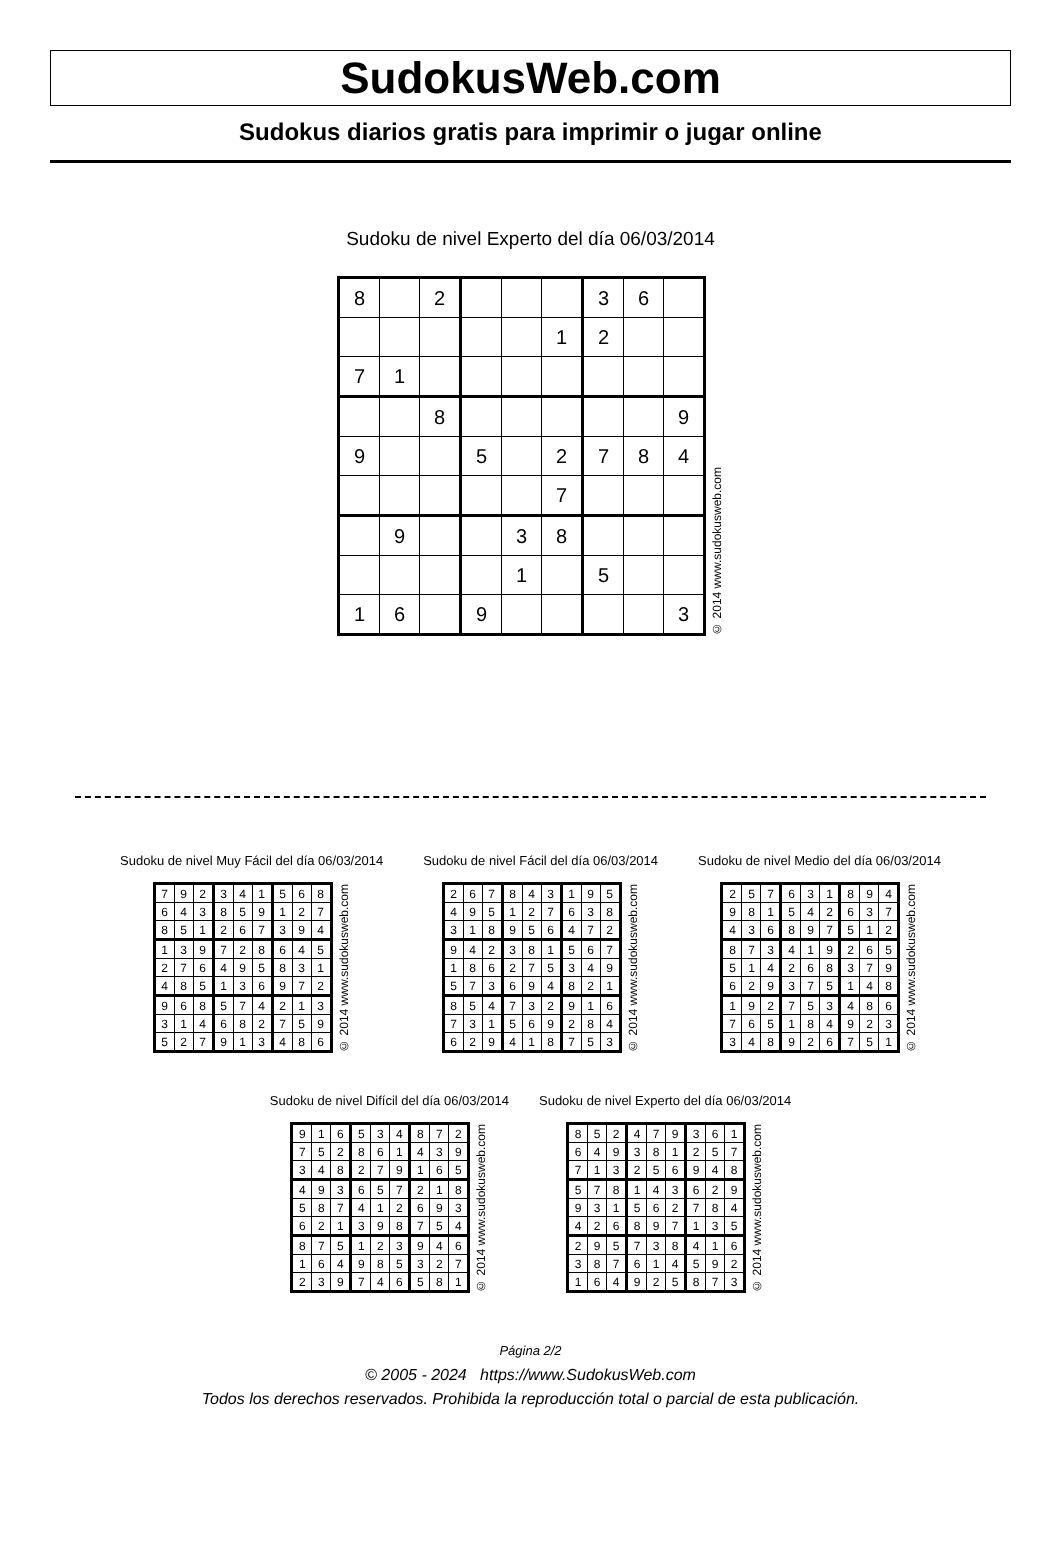SudokusWeb.com
Sudokus diarios gratis para imprimir o jugar online
Sudoku de nivel Experto del día 06/03/2014
| 8 | | 2 | | | | 3 | 6 | |
| | | | | | 1 | 2 | | |
| 7 | 1 | | | | | | | |
| | | 8 | | | | | | 9 |
| 9 | | | 5 | | 2 | 7 | 8 | 4 |
| | | | | | 7 | | | |
| | 9 | | | 3 | 8 | | | |
| | | | | 1 | | 5 | | |
| 1 | 6 | | 9 | | | | | 3 |
© 2014 www.sudokusweb.com
Sudoku de nivel Muy Fácil del día 06/03/2014
| 7 | 9 | 2 | 3 | 4 | 1 | 5 | 6 | 8 |
| 6 | 4 | 3 | 8 | 5 | 9 | 1 | 2 | 7 |
| 8 | 5 | 1 | 2 | 6 | 7 | 3 | 9 | 4 |
| 1 | 3 | 9 | 7 | 2 | 8 | 6 | 4 | 5 |
| 2 | 7 | 6 | 4 | 9 | 5 | 8 | 3 | 1 |
| 4 | 8 | 5 | 1 | 3 | 6 | 9 | 7 | 2 |
| 9 | 6 | 8 | 5 | 7 | 4 | 2 | 1 | 3 |
| 3 | 1 | 4 | 6 | 8 | 2 | 7 | 5 | 9 |
| 5 | 2 | 7 | 9 | 1 | 3 | 4 | 8 | 6 |
© 2014 www.sudokusweb.com
Sudoku de nivel Fácil del día 06/03/2014
| 2 | 6 | 7 | 8 | 4 | 3 | 1 | 9 | 5 |
| 4 | 9 | 5 | 1 | 2 | 7 | 6 | 3 | 8 |
| 3 | 1 | 8 | 9 | 5 | 6 | 4 | 7 | 2 |
| 9 | 4 | 2 | 3 | 8 | 1 | 5 | 6 | 7 |
| 1 | 8 | 6 | 2 | 7 | 5 | 3 | 4 | 9 |
| 5 | 7 | 3 | 6 | 9 | 4 | 8 | 2 | 1 |
| 8 | 5 | 4 | 7 | 3 | 2 | 9 | 1 | 6 |
| 7 | 3 | 1 | 5 | 6 | 9 | 2 | 8 | 4 |
| 6 | 2 | 9 | 4 | 1 | 8 | 7 | 5 | 3 |
© 2014 www.sudokusweb.com
Sudoku de nivel Medio del día 06/03/2014
| 2 | 5 | 7 | 6 | 3 | 1 | 8 | 9 | 4 |
| 9 | 8 | 1 | 5 | 4 | 2 | 6 | 3 | 7 |
| 4 | 3 | 6 | 8 | 9 | 7 | 5 | 1 | 2 |
| 8 | 7 | 3 | 4 | 1 | 9 | 2 | 6 | 5 |
| 5 | 1 | 4 | 2 | 6 | 8 | 3 | 7 | 9 |
| 6 | 2 | 9 | 3 | 7 | 5 | 1 | 4 | 8 |
| 1 | 9 | 2 | 7 | 5 | 3 | 4 | 8 | 6 |
| 7 | 6 | 5 | 1 | 8 | 4 | 9 | 2 | 3 |
| 3 | 4 | 8 | 9 | 2 | 6 | 7 | 5 | 1 |
© 2014 www.sudokusweb.com
Sudoku de nivel Difícil del día 06/03/2014
| 9 | 1 | 6 | 5 | 3 | 4 | 8 | 7 | 2 |
| 7 | 5 | 2 | 8 | 6 | 1 | 4 | 3 | 9 |
| 3 | 4 | 8 | 2 | 7 | 9 | 1 | 6 | 5 |
| 4 | 9 | 3 | 6 | 5 | 7 | 2 | 1 | 8 |
| 5 | 8 | 7 | 4 | 1 | 2 | 6 | 9 | 3 |
| 6 | 2 | 1 | 3 | 9 | 8 | 7 | 5 | 4 |
| 8 | 7 | 5 | 1 | 2 | 3 | 9 | 4 | 6 |
| 1 | 6 | 4 | 9 | 8 | 5 | 3 | 2 | 7 |
| 2 | 3 | 9 | 7 | 4 | 6 | 5 | 8 | 1 |
© 2014 www.sudokusweb.com
Sudoku de nivel Experto del día 06/03/2014
| 8 | 5 | 2 | 4 | 7 | 9 | 3 | 6 | 1 |
| 6 | 4 | 9 | 3 | 8 | 1 | 2 | 5 | 7 |
| 7 | 1 | 3 | 2 | 5 | 6 | 9 | 4 | 8 |
| 5 | 7 | 8 | 1 | 4 | 3 | 6 | 2 | 9 |
| 9 | 3 | 1 | 5 | 6 | 2 | 7 | 8 | 4 |
| 4 | 2 | 6 | 8 | 9 | 7 | 1 | 3 | 5 |
| 2 | 9 | 5 | 7 | 3 | 8 | 4 | 1 | 6 |
| 3 | 8 | 7 | 6 | 1 | 4 | 5 | 9 | 2 |
| 1 | 6 | 4 | 9 | 2 | 5 | 8 | 7 | 3 |
© 2014 www.sudokusweb.com
Página 2/2
© 2005 - 2024 https://www.SudokusWeb.com
Todos los derechos reservados. Prohibida la reproducción total o parcial de esta publicación.